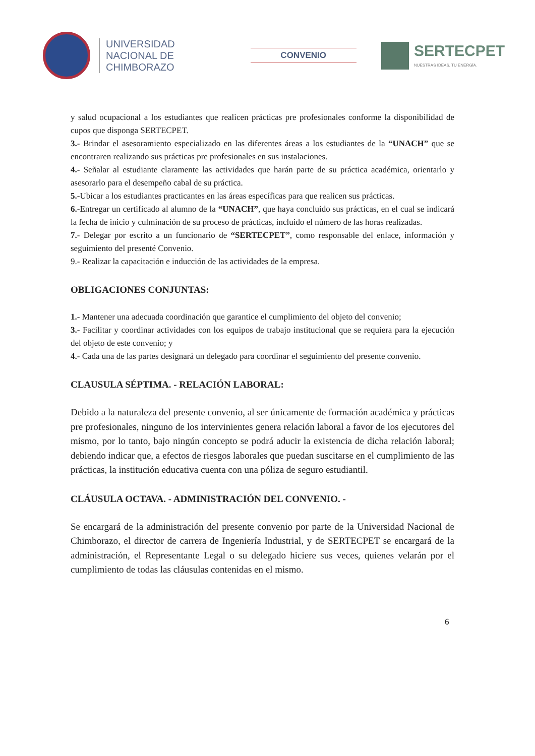UNIVERSIDAD
NACIONAL DE
CHIMBORAZO
CONVENIO
SERTECPET
NUESTRAS IDEAS, TU ENERGÍA.
y salud ocupacional a los estudiantes que realicen prácticas pre profesionales conforme la disponibilidad de cupos que disponga SERTECPET.
3.- Brindar el asesoramiento especializado en las diferentes áreas a los estudiantes de la “UNACH” que se encontraren realizando sus prácticas pre profesionales en sus instalaciones.
4.- Señalar al estudiante claramente las actividades que harán parte de su práctica académica, orientarlo y asesorarlo para el desempeño cabal de su práctica.
5.-Ubicar a los estudiantes practicantes en las áreas específicas para que realicen sus prácticas.
6.-Entregar un certificado al alumno de la “UNACH”, que haya concluido sus prácticas, en el cual se indicará la fecha de inicio y culminación de su proceso de prácticas, incluido el número de las horas realizadas.
7.- Delegar por escrito a un funcionario de “SERTECPET”, como responsable del enlace, información y seguimiento del presenté Convenio.
9.- Realizar la capacitación e inducción de las actividades de la empresa.
OBLIGACIONES CONJUNTAS:
1.- Mantener una adecuada coordinación que garantice el cumplimiento del objeto del convenio;
3.- Facilitar y coordinar actividades con los equipos de trabajo institucional que se requiera para la ejecución del objeto de este convenio; y
4.- Cada una de las partes designará un delegado para coordinar el seguimiento del presente convenio.
CLAUSULA SÉPTIMA. - RELACIÓN LABORAL:
Debido a la naturaleza del presente convenio, al ser únicamente de formación académica y prácticas pre profesionales, ninguno de los intervinientes genera relación laboral a favor de los ejecutores del mismo, por lo tanto, bajo ningún concepto se podrá aducir la existencia de dicha relación laboral; debiendo indicar que, a efectos de riesgos laborales que puedan suscitarse en el cumplimiento de las prácticas, la institución educativa cuenta con una póliza de seguro estudiantil.
CLÁUSULA OCTAVA. - ADMINISTRACIÓN DEL CONVENIO. -
Se encargará de la administración del presente convenio por parte de la Universidad Nacional de Chimborazo, el director de carrera de Ingeniería Industrial, y de SERTECPET se encargará de la administración, el Representante Legal o su delegado hiciere sus veces, quienes velarán por el cumplimiento de todas las cláusulas contenidas en el mismo.
6